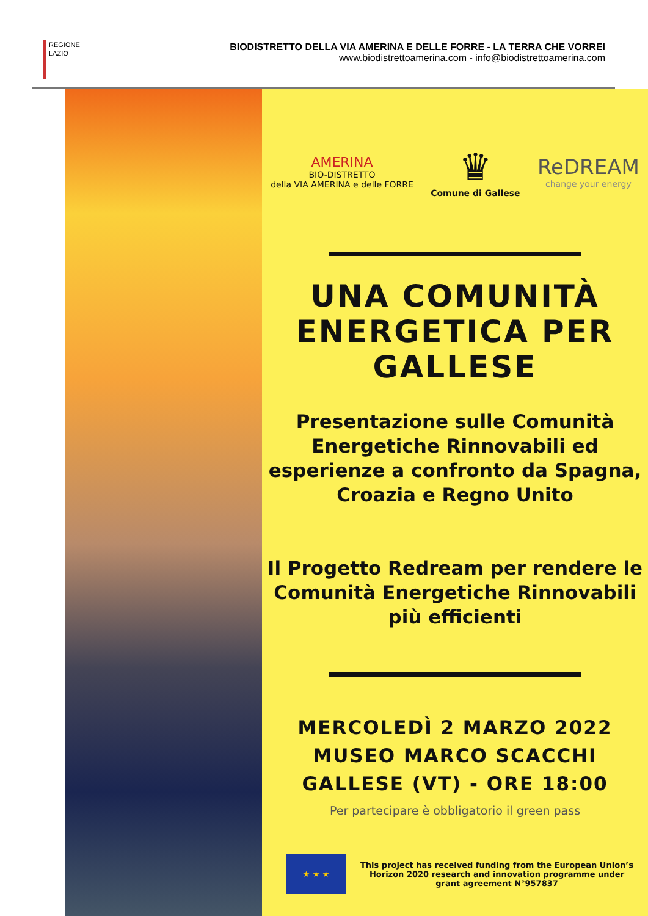REGIONE
LAZIO
BIODISTRETTO DELLA VIA AMERINA E DELLE FORRE - LA TERRA CHE VORREI
www.biodistrettoamerina.com - info@biodistrettoamerina.com
AMERINA
BIO-DISTRETTO
della VIA AMERINA e delle FORRE
♛
Comune di Gallese
ReDREAM
change your energy
UNA COMUNITÀ
ENERGETICA PER
GALLESE
Presentazione sulle Comunità Energetiche Rinnovabili ed esperienze a confronto da Spagna, Croazia e Regno Unito
Il Progetto Redream per rendere le Comunità Energetiche Rinnovabili più efficienti
MERCOLEDÌ 2 MARZO 2022
MUSEO MARCO SCACCHI
GALLESE (VT) - ORE 18:00
Per partecipare è obbligatorio il green pass
★ ★ ★
This project has received funding from the European Union’s Horizon 2020 research and innovation programme under grant agreement N°957837